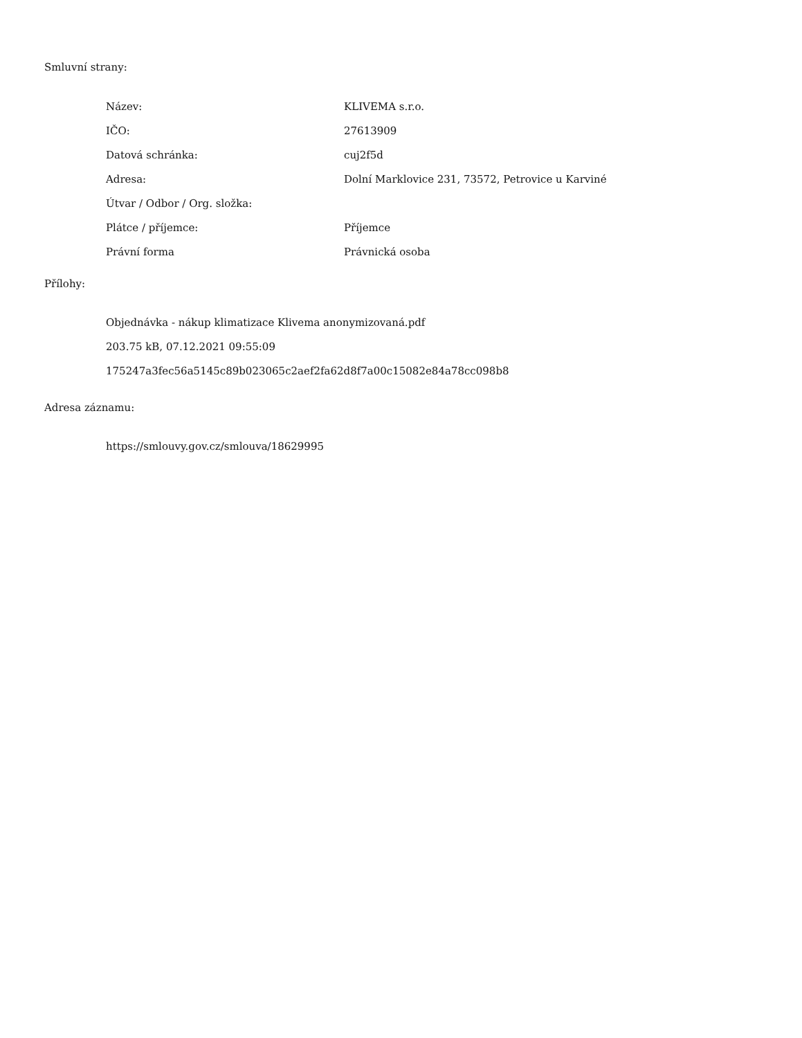Smluvní strany:
| Název: | KLIVEMA s.r.o. |
| IČO: | 27613909 |
| Datová schránka: | cuj2f5d |
| Adresa: | Dolní Marklovice 231, 73572, Petrovice u Karviné |
| Útvar / Odbor / Org. složka: | |
| Plátce / příjemce: | Příjemce |
| Právní forma | Právnická osoba |
Přílohy:
Objednávka - nákup klimatizace Klivema anonymizovaná.pdf
203.75 kB, 07.12.2021 09:55:09
175247a3fec56a5145c89b023065c2aef2fa62d8f7a00c15082e84a78cc098b8
Adresa záznamu:
https://smlouvy.gov.cz/smlouva/18629995